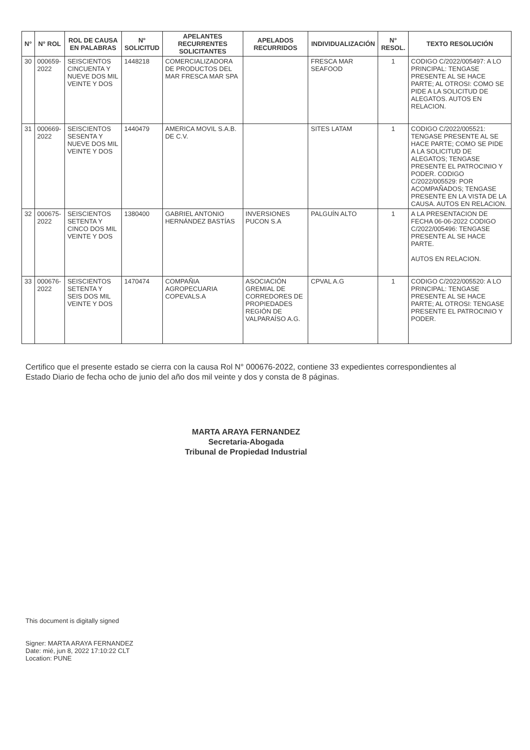| N° | N° ROL | ROL DE CAUSA EN PALABRAS | N° SOLICITUD | APELANTES RECURRENTES SOLICITANTES | APELADOS RECURRIDOS | INDIVIDUALIZACIÓN | N° RESOL. | TEXTO RESOLUCIÓN |
| --- | --- | --- | --- | --- | --- | --- | --- | --- |
| 30 | 000659-2022 | SEISCIENTOS CINCUENTA Y NUEVE DOS MIL VEINTE Y DOS | 1448218 | COMERCIALIZADORA DE PRODUCTOS DEL MAR FRESCA MAR SPA | | FRESCA MAR SEAFOOD | 1 | CODIGO C/2022/005497: A LO PRINCIPAL: TENGASE PRESENTE AL SE HACE PARTE; AL OTROSI: COMO SE PIDE A LA SOLICITUD DE ALEGATOS. AUTOS EN RELACION. |
| 31 | 000669-2022 | SEISCIENTOS SESENTA Y NUEVE DOS MIL VEINTE Y DOS | 1440479 | AMERICA MOVIL S.A.B. DE C.V. | | SITES LATAM | 1 | CODIGO C/2022/005521: TENGASE PRESENTE AL SE HACE PARTE; COMO SE PIDE A LA SOLICITUD DE ALEGATOS; TENGASE PRESENTE EL PATROCINIO Y PODER. CODIGO C/2022/005529: POR ACOMPAÑADOS; TENGASE PRESENTE EN LA VISTA DE LA CAUSA. AUTOS EN RELACION. |
| 32 | 000675-2022 | SEISCIENTOS SETENTA Y CINCO DOS MIL VEINTE Y DOS | 1380400 | GABRIEL ANTONIO HERNÁNDEZ BASTÍAS | INVERSIONES PUCON S.A | PALGUÍN ALTO | 1 | A LA PRESENTACION DE FECHA 06-06-2022 CODIGO C/2022/005496: TENGASE PRESENTE AL SE HACE PARTE. AUTOS EN RELACION. |
| 33 | 000676-2022 | SEISCIENTOS SETENTA Y SEIS DOS MIL VEINTE Y DOS | 1470474 | COMPAÑIA AGROPECUARIA COPEVALS.A | ASOCIACIÓN GREMIAL DE CORREDORES DE PROPIEDADES REGIÓN DE VALPARAÍSO A.G. | CPVAL A.G | 1 | CODIGO C/2022/005520: A LO PRINCIPAL: TENGASE PRESENTE AL SE HACE PARTE; AL OTROSI: TENGASE PRESENTE EL PATROCINIO Y PODER. |
Certifico que el presente estado se cierra con la causa Rol N° 000676-2022, contiene 33 expedientes correspondientes al Estado Diario de fecha ocho de junio del año dos mil veinte y dos y consta de 8 páginas.
MARTA ARAYA FERNANDEZ
Secretaria-Abogada
Tribunal de Propiedad Industrial
This document is digitally signed
Signer: MARTA ARAYA FERNANDEZ
Date: mié, jun 8, 2022 17:10:22 CLT
Location: PUNE